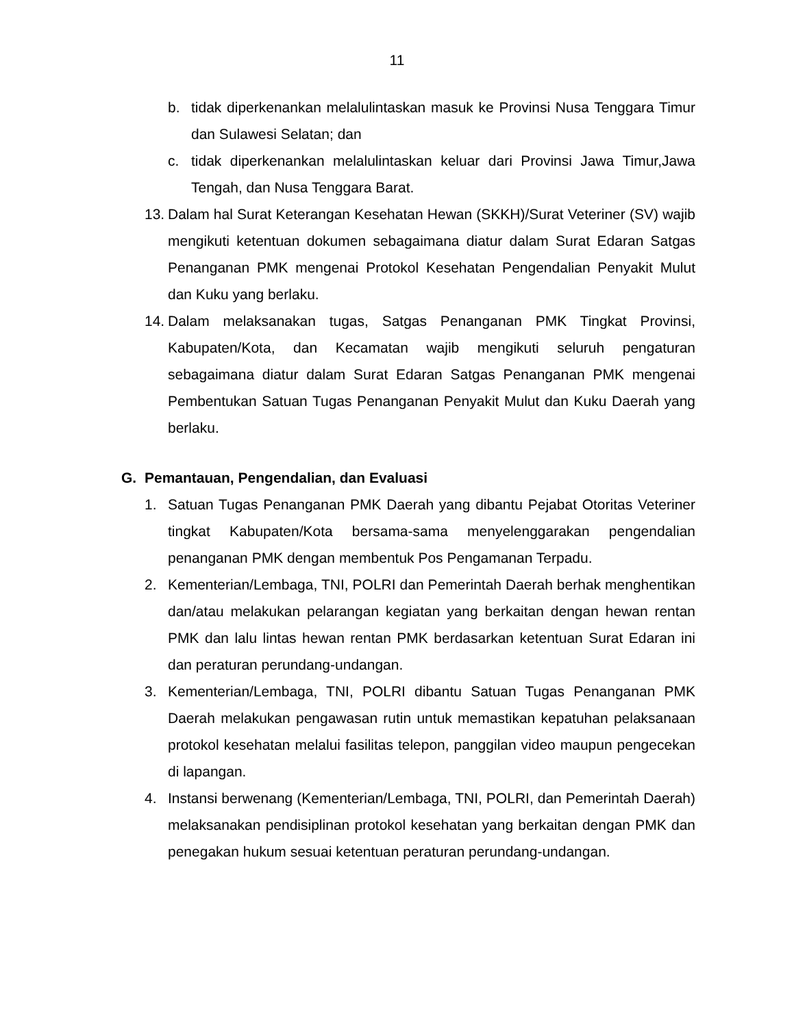11
b. tidak diperkenankan melalulintaskan masuk ke Provinsi Nusa Tenggara Timur dan Sulawesi Selatan; dan
c. tidak diperkenankan melalulintaskan keluar dari Provinsi Jawa Timur,Jawa Tengah, dan Nusa Tenggara Barat.
13. Dalam hal Surat Keterangan Kesehatan Hewan (SKKH)/Surat Veteriner (SV) wajib mengikuti ketentuan dokumen sebagaimana diatur dalam Surat Edaran Satgas Penanganan PMK mengenai Protokol Kesehatan Pengendalian Penyakit Mulut dan Kuku yang berlaku.
14. Dalam melaksanakan tugas, Satgas Penanganan PMK Tingkat Provinsi, Kabupaten/Kota, dan Kecamatan wajib mengikuti seluruh pengaturan sebagaimana diatur dalam Surat Edaran Satgas Penanganan PMK mengenai Pembentukan Satuan Tugas Penanganan Penyakit Mulut dan Kuku Daerah yang berlaku.
G. Pemantauan, Pengendalian, dan Evaluasi
1. Satuan Tugas Penanganan PMK Daerah yang dibantu Pejabat Otoritas Veteriner tingkat Kabupaten/Kota bersama-sama menyelenggarakan pengendalian penanganan PMK dengan membentuk Pos Pengamanan Terpadu.
2. Kementerian/Lembaga, TNI, POLRI dan Pemerintah Daerah berhak menghentikan dan/atau melakukan pelarangan kegiatan yang berkaitan dengan hewan rentan PMK dan lalu lintas hewan rentan PMK berdasarkan ketentuan Surat Edaran ini dan peraturan perundang-undangan.
3. Kementerian/Lembaga, TNI, POLRI dibantu Satuan Tugas Penanganan PMK Daerah melakukan pengawasan rutin untuk memastikan kepatuhan pelaksanaan protokol kesehatan melalui fasilitas telepon, panggilan video maupun pengecekan di lapangan.
4. Instansi berwenang (Kementerian/Lembaga, TNI, POLRI, dan Pemerintah Daerah) melaksanakan pendisiplinan protokol kesehatan yang berkaitan dengan PMK dan penegakan hukum sesuai ketentuan peraturan perundang-undangan.